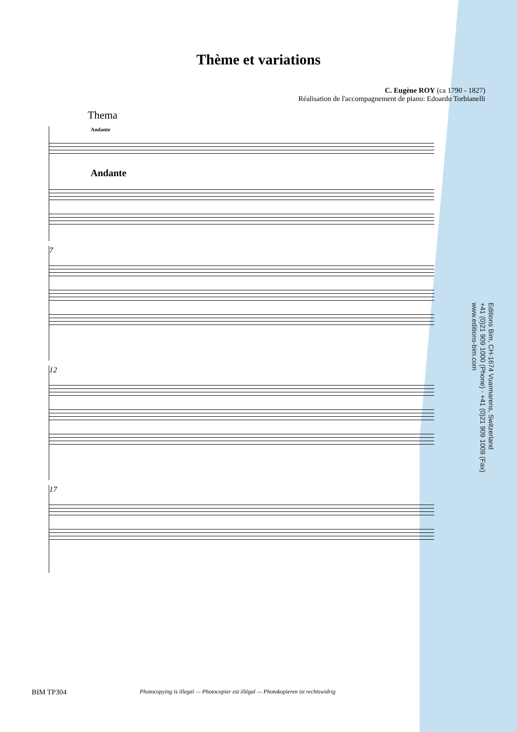Thème et variations
C. Eugène ROY (ca 1790 - 1827)
Réalisation de l'accompagnement de piano: Edoardo Torbianelli
Thema
Andante
Andante
7
12
17
Editions Bim, CH-1674 Vuarmarens, Switzerland
+41 (0)21 909 1000 (Phone) - +41 (0)21 909 1009 (Fax)
www.editions-bim.com
BIM TP304 Photocopying is illegal — Photocopier est illégal — Photokopieren ist rechtswidrig